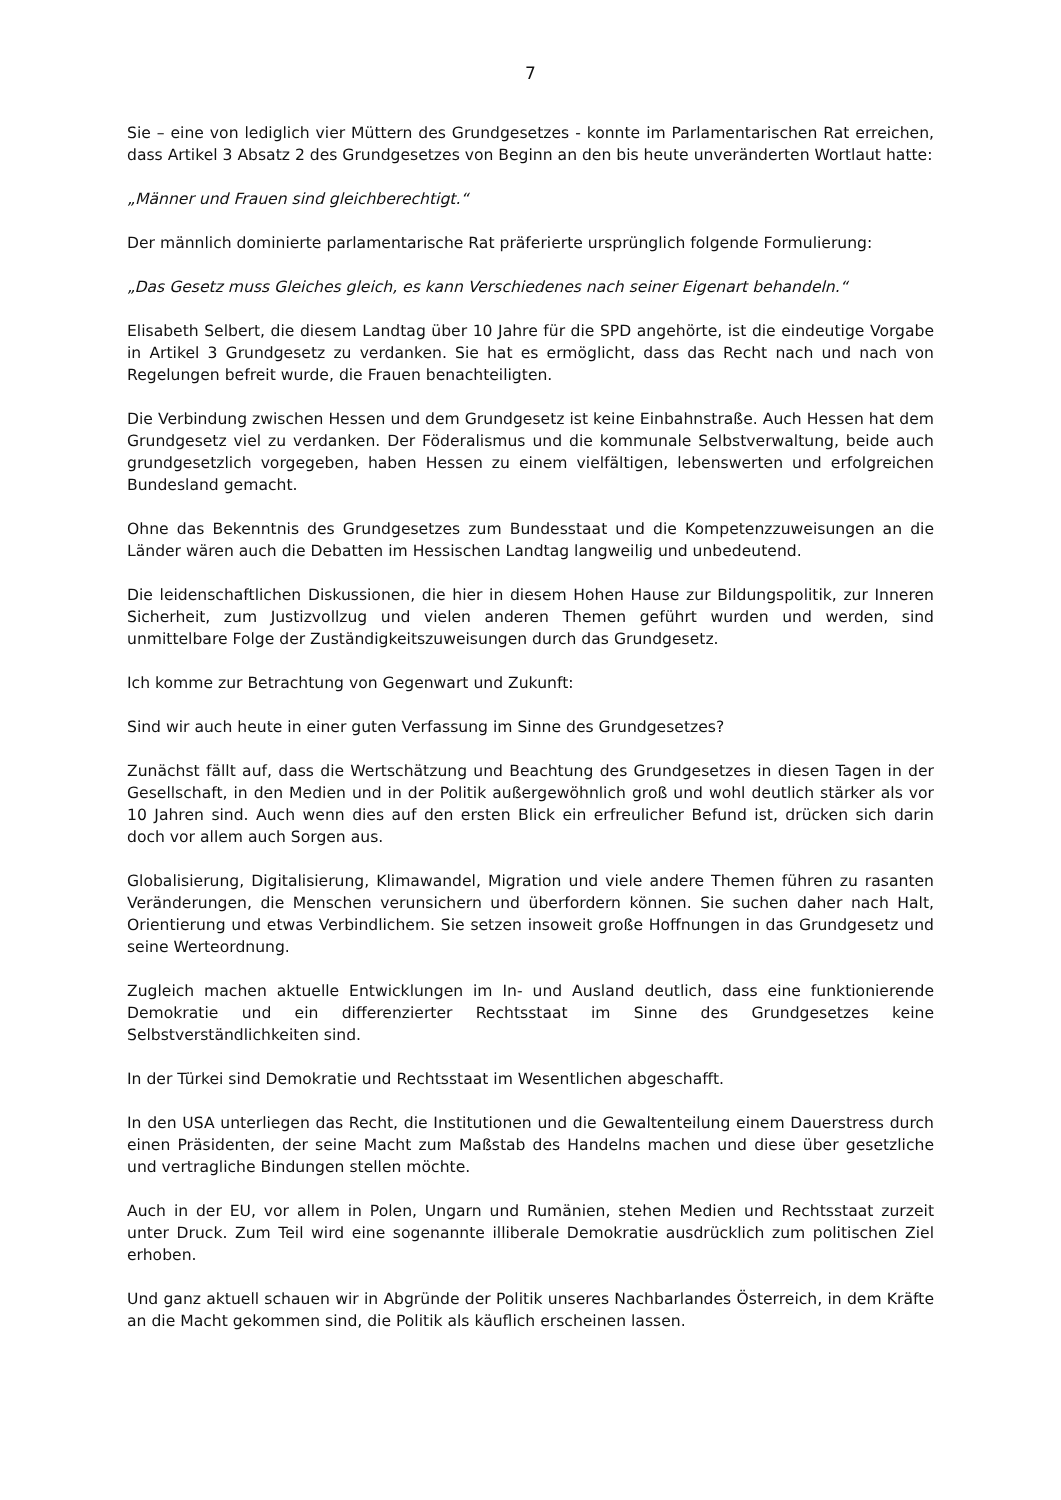7
Sie – eine von lediglich vier Müttern des Grundgesetzes - konnte im Parlamentarischen Rat erreichen, dass Artikel 3 Absatz 2 des Grundgesetzes von Beginn an den bis heute unveränderten Wortlaut hatte:
„Männer und Frauen sind gleichberechtigt.“
Der männlich dominierte parlamentarische Rat präferierte ursprünglich folgende Formulierung:
„Das Gesetz muss Gleiches gleich, es kann Verschiedenes nach seiner Eigenart behandeln.“
Elisabeth Selbert, die diesem Landtag über 10 Jahre für die SPD angehörte, ist die eindeutige Vorgabe in Artikel 3 Grundgesetz zu verdanken. Sie hat es ermöglicht, dass das Recht nach und nach von Regelungen befreit wurde, die Frauen benachteiligten.
Die Verbindung zwischen Hessen und dem Grundgesetz ist keine Einbahnstraße. Auch Hessen hat dem Grundgesetz viel zu verdanken. Der Föderalismus und die kommunale Selbstverwaltung, beide auch grundgesetzlich vorgegeben, haben Hessen zu einem vielfältigen, lebenswerten und erfolgreichen Bundesland gemacht.
Ohne das Bekenntnis des Grundgesetzes zum Bundesstaat und die Kompetenzzuweisungen an die Länder wären auch die Debatten im Hessischen Landtag langweilig und unbedeutend.
Die leidenschaftlichen Diskussionen, die hier in diesem Hohen Hause zur Bildungspolitik, zur Inneren Sicherheit, zum Justizvollzug und vielen anderen Themen geführt wurden und werden, sind unmittelbare Folge der Zuständigkeitszuweisungen durch das Grundgesetz.
Ich komme zur Betrachtung von Gegenwart und Zukunft:
Sind wir auch heute in einer guten Verfassung im Sinne des Grundgesetzes?
Zunächst fällt auf, dass die Wertschätzung und Beachtung des Grundgesetzes in diesen Tagen in der Gesellschaft, in den Medien und in der Politik außergewöhnlich groß und wohl deutlich stärker als vor 10 Jahren sind. Auch wenn dies auf den ersten Blick ein erfreulicher Befund ist, drücken sich darin doch vor allem auch Sorgen aus.
Globalisierung, Digitalisierung, Klimawandel, Migration und viele andere Themen führen zu rasanten Veränderungen, die Menschen verunsichern und überfordern können. Sie suchen daher nach Halt, Orientierung und etwas Verbindlichem. Sie setzen insoweit große Hoffnungen in das Grundgesetz und seine Werteordnung.
Zugleich machen aktuelle Entwicklungen im In- und Ausland deutlich, dass eine funktionierende Demokratie und ein differenzierter Rechtsstaat im Sinne des Grundgesetzes keine Selbstverständlichkeiten sind.
In der Türkei sind Demokratie und Rechtsstaat im Wesentlichen abgeschafft.
In den USA unterliegen das Recht, die Institutionen und die Gewaltenteilung einem Dauerstress durch einen Präsidenten, der seine Macht zum Maßstab des Handelns machen und diese über gesetzliche und vertragliche Bindungen stellen möchte.
Auch in der EU, vor allem in Polen, Ungarn und Rumänien, stehen Medien und Rechtsstaat zurzeit unter Druck. Zum Teil wird eine sogenannte illiberale Demokratie ausdrücklich zum politischen Ziel erhoben.
Und ganz aktuell schauen wir in Abgründe der Politik unseres Nachbarlandes Österreich, in dem Kräfte an die Macht gekommen sind, die Politik als käuflich erscheinen lassen.